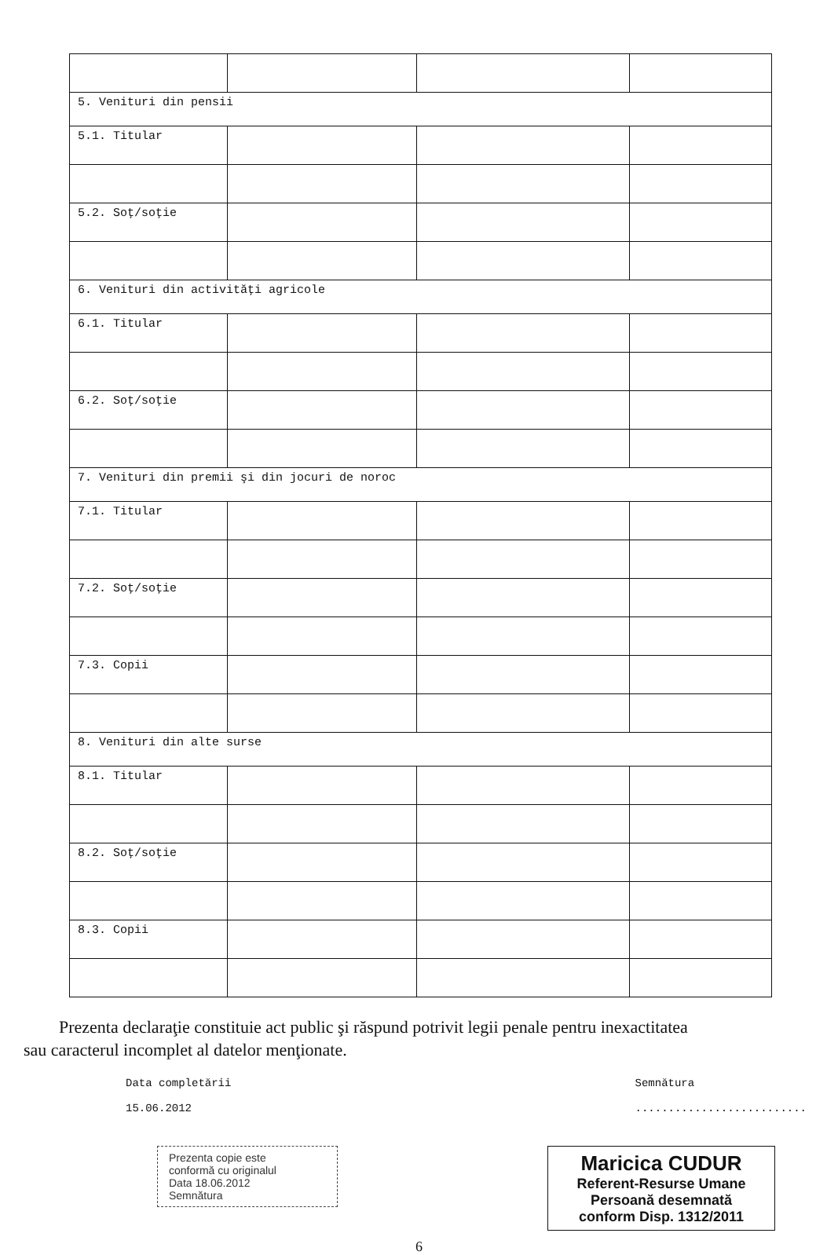| 5. Venituri din pensii | | | |
| 5.1. Titular | | | |
| 5.2. Soţ/soţie | | | |
| 6. Venituri din activităţi agricole | | | |
| 6.1. Titular | | | |
| 6.2. Soţ/soţie | | | |
| 7. Venituri din premii şi din jocuri de noroc | | | |
| 7.1. Titular | | | |
| 7.2. Soţ/soţie | | | |
| 7.3. Copii | | | |
| 8. Venituri din alte surse | | | |
| 8.1. Titular | | | |
| 8.2. Soţ/soţie | | | |
| 8.3. Copii | | | |
Prezenta declaraţie constituie act public şi răspund potrivit legii penale pentru inexactitatea sau caracterul incomplet al datelor menţionate.
Data completării
15.06.2012
Semnătura
..........................
Prezenta copie este
conformă cu originalul
Data 18.06.2012
Semnătura
Maricica CUDUR
Referent-Resurse Umane
Persoană desemnată
conform Disp. 1312/2011
6